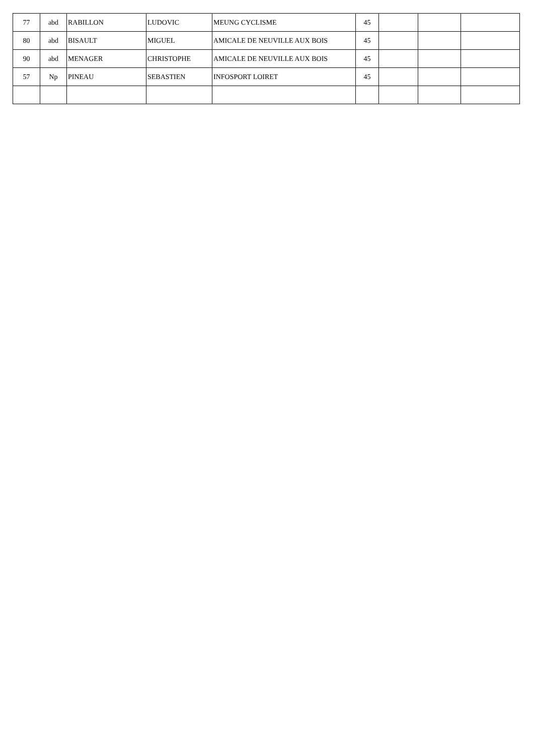| 77 | abd | RABILLON | LUDOVIC | MEUNG CYCLISME | 45 | | | |
| 80 | abd | BISAULT | MIGUEL | AMICALE DE NEUVILLE AUX BOIS | 45 | | | |
| 90 | abd | MENAGER | CHRISTOPHE | AMICALE DE NEUVILLE AUX BOIS | 45 | | | |
| 57 | Np | PINEAU | SEBASTIEN | INFOSPORT LOIRET | 45 | | | |